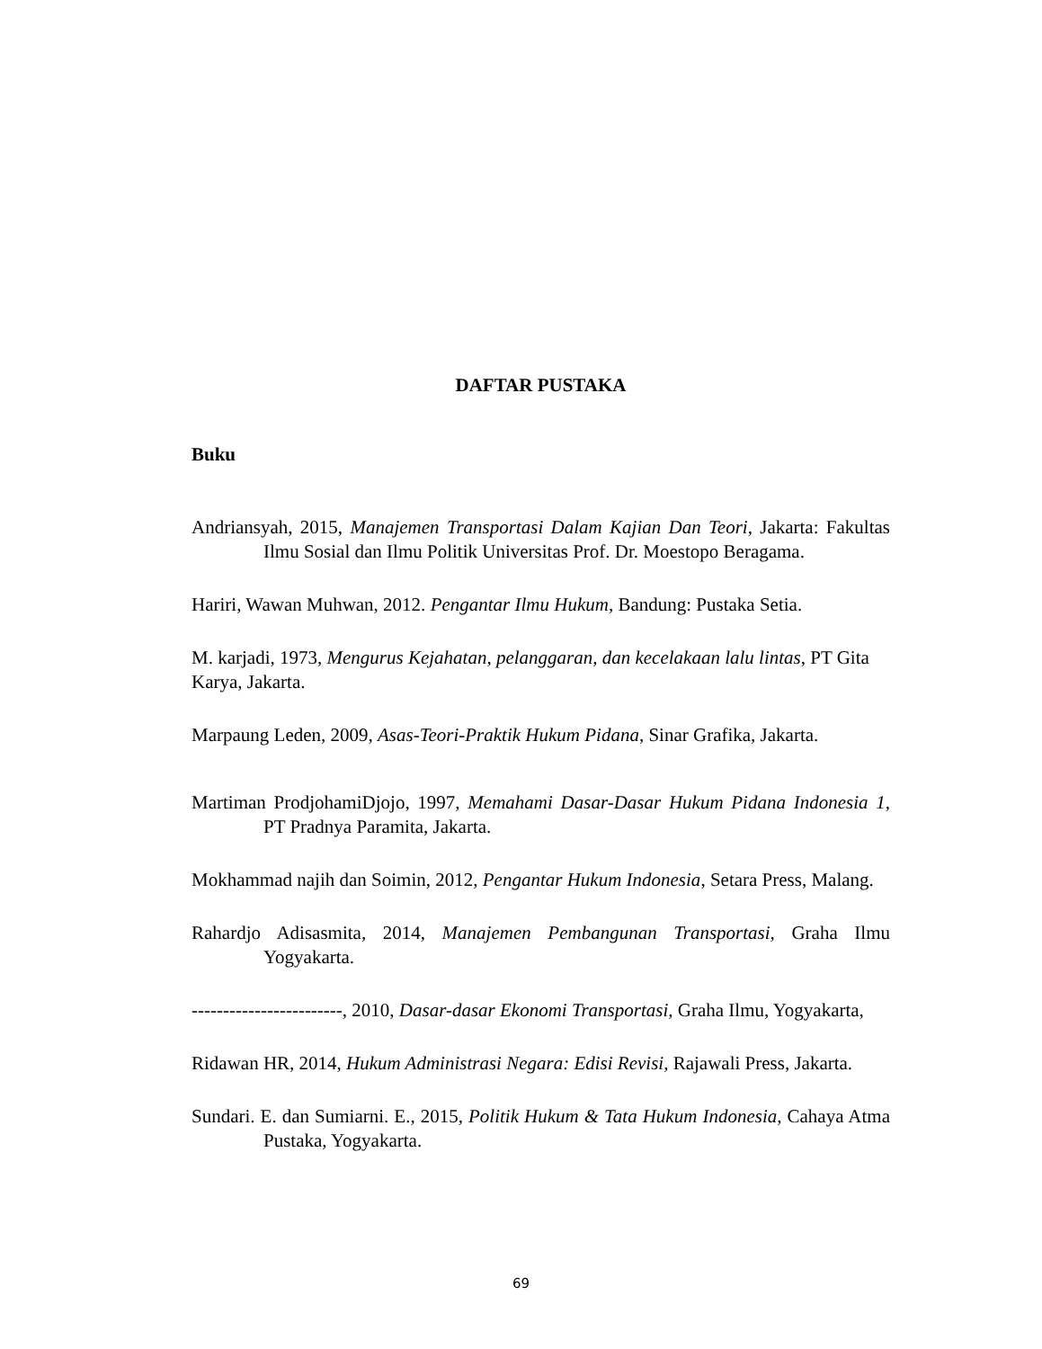DAFTAR PUSTAKA
Buku
Andriansyah, 2015, Manajemen Transportasi Dalam Kajian Dan Teori, Jakarta: Fakultas Ilmu Sosial dan Ilmu Politik Universitas Prof. Dr. Moestopo Beragama.
Hariri, Wawan Muhwan, 2012. Pengantar Ilmu Hukum, Bandung: Pustaka Setia.
M. karjadi, 1973, Mengurus Kejahatan, pelanggaran, dan kecelakaan lalu lintas, PT Gita Karya, Jakarta.
Marpaung Leden, 2009, Asas-Teori-Praktik Hukum Pidana, Sinar Grafika, Jakarta.
Martiman ProdjohamiDjojo, 1997, Memahami Dasar-Dasar Hukum Pidana Indonesia 1, PT Pradnya Paramita, Jakarta.
Mokhammad najih dan Soimin, 2012, Pengantar Hukum Indonesia, Setara Press, Malang.
Rahardjo Adisasmita, 2014, Manajemen Pembangunan Transportasi, Graha Ilmu Yogyakarta.
------------------------, 2010, Dasar-dasar Ekonomi Transportasi, Graha Ilmu, Yogyakarta,
Ridawan HR, 2014, Hukum Administrasi Negara: Edisi Revisi, Rajawali Press, Jakarta.
Sundari. E. dan Sumiarni. E., 2015, Politik Hukum & Tata Hukum Indonesia, Cahaya Atma Pustaka, Yogyakarta.
69